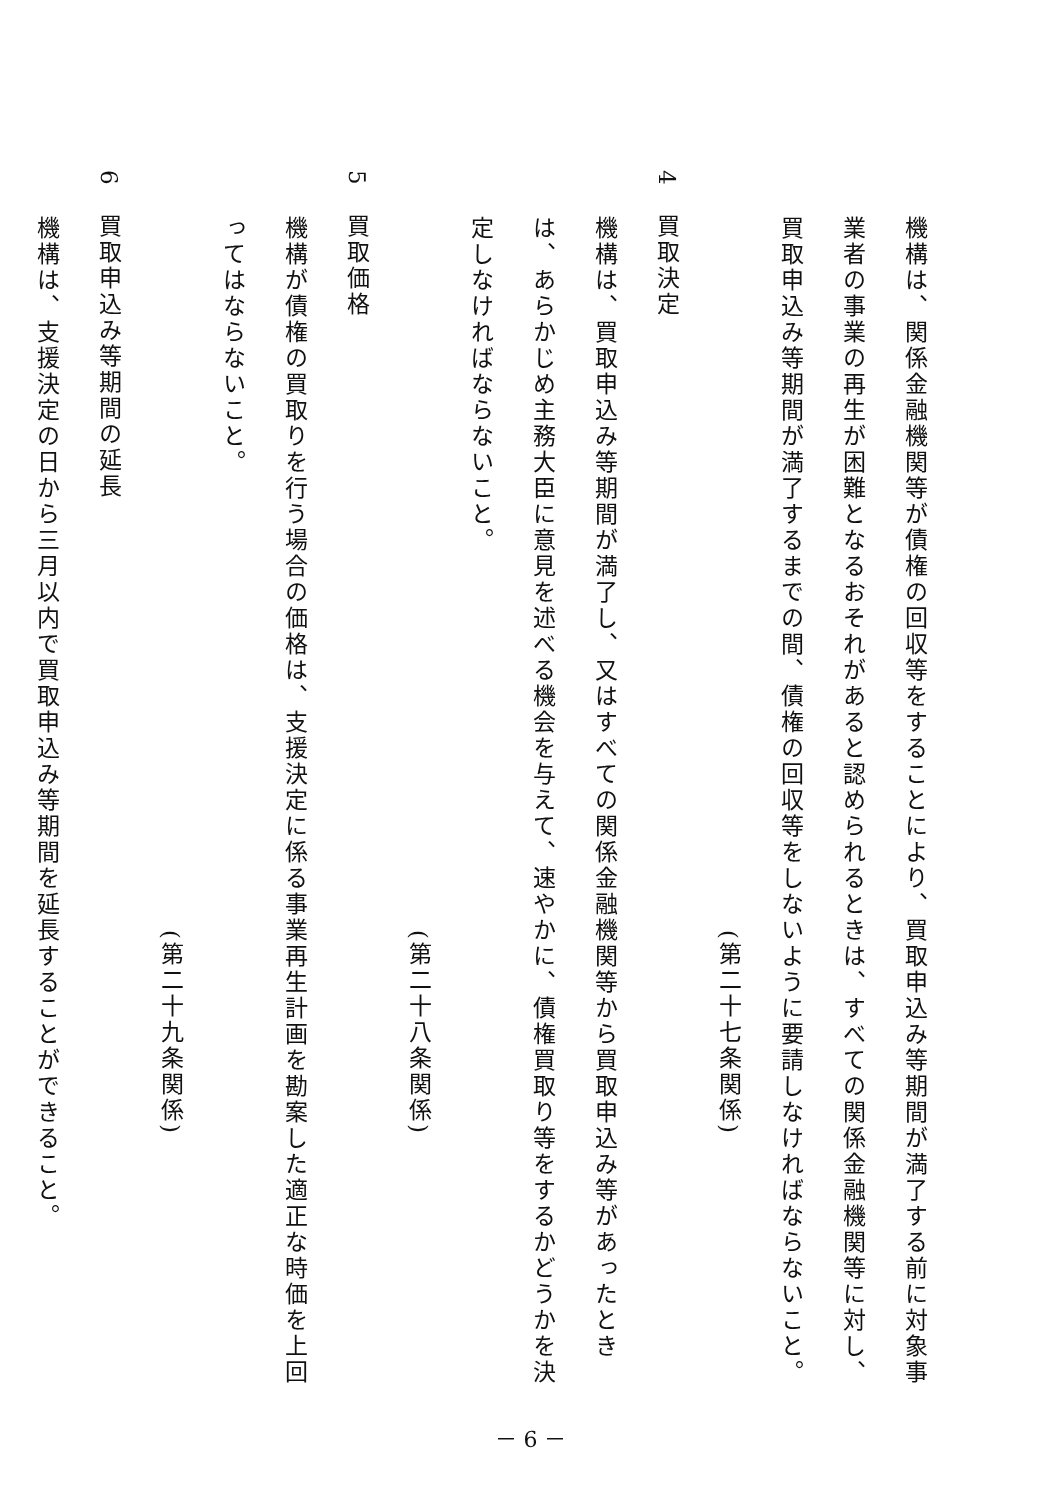機構は、関係金融機関等が債権の回収等をすることにより、買取申込み等期間が満了する前に対象事業者の事業の再生が困難となるおそれがあると認められるときは、すべての関係金融機関等に対し、買取申込み等期間が満了するまでの間、債権の回収等をしないように要請しなければならないこと。
(第二十七条関係)
4　買取決定
機構は、買取申込み等期間が満了し、又はすべての関係金融機関等から買取申込み等があったときは、あらかじめ主務大臣に意見を述べる機会を与えて、速やかに、債権買取り等をするかどうかを決定しなければならないこと。
(第二十八条関係)
5　買取価格
機構が債権の買取りを行う場合の価格は、支援決定に係る事業再生計画を勘案した適正な時価を上回ってはならないこと。
(第二十九条関係)
6　買取申込み等期間の延長
機構は、支援決定の日から三月以内で買取申込み等期間を延長することができること。
－ 6 －